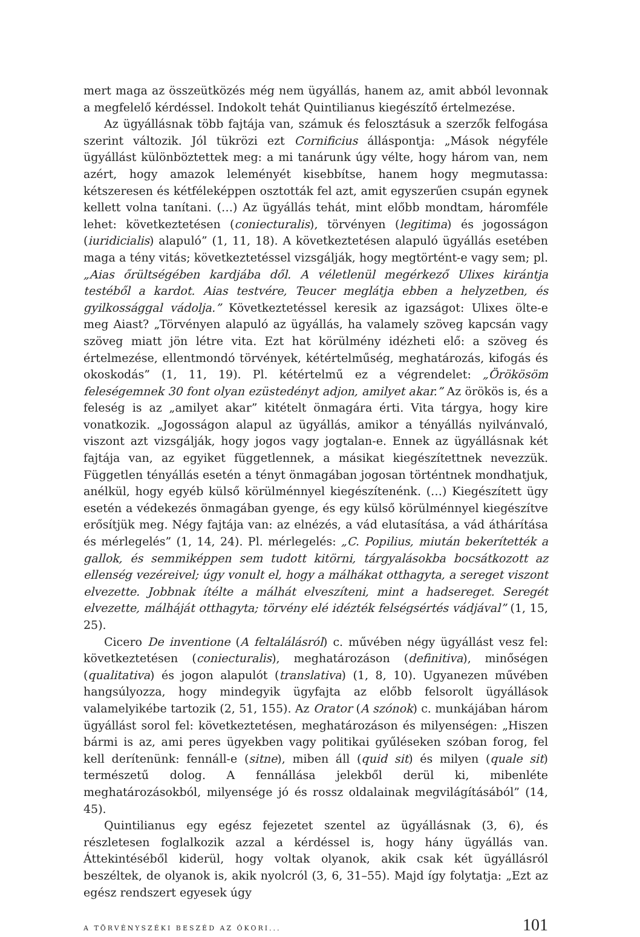mert maga az összeütközés még nem ügyállás, hanem az, amit abból levonnak a megfelelő kérdéssel. Indokolt tehát Quintilianus kiegészítő értelmezése.
Az ügyállásnak több fajtája van, számuk és felosztásuk a szerzők felfogása szerint változik. Jól tükrözi ezt Cornificius álláspontja: „Mások négyféle ügyállást különböztettek meg: a mi tanárunk úgy vélte, hogy három van, nem azért, hogy amazok leleményét kisebbítse, hanem hogy megmutassa: kétszeresen és kétféleképpen osztották fel azt, amit egyszerűen csupán egynek kellett volna tanítani. (…) Az ügyállás tehát, mint előbb mondtam, háromféle lehet: következtetésen (coniecturalis), törvényen (legitima) és jogosságon (iuridicialis) alapuló” (1, 11, 18). A következtetésen alapuló ügyállás esetében maga a tény vitás; következtetéssel vizsgálják, hogy megtörtént-e vagy sem; pl. „Aias őrültségében kardjába dől. A véletlenül megérkező Ulixes kirántja testéből a kardot. Aias testvére, Teucer meglátja ebben a helyzetben, és gyilkossággal vádolja.” Következtetéssel keresik az igazságot: Ulixes ölte-e meg Aiast? „Törvényen alapuló az ügyállás, ha valamely szöveg kapcsán vagy szöveg miatt jön létre vita. Ezt hat körülmény idézheti elő: a szöveg és értelmezése, ellentmondó törvények, kétértelműség, meghatározás, kifogás és okoskodás” (1, 11, 19). Pl. kétértelmű ez a végrendelet: „Örökösöm feleségemnek 30 font olyan ezüstedényt adjon, amilyet akar.” Az örökös is, és a feleség is az „amilyet akar” kitételt önmagára érti. Vita tárgya, hogy kire vonatkozik. „Jogosságon alapul az ügyállás, amikor a tényállás nyilvánvaló, viszont azt vizsgálják, hogy jogos vagy jogtalan-e. Ennek az ügyállásnak két fajtája van, az egyiket függetlennek, a másikat kiegészítettnek nevezzük. Független tényállás esetén a tényt önmagában jogosan történtnek mondhatjuk, anélkül, hogy egyéb külső körülménnyel kiegészítenénk. (…) Kiegészített ügy esetén a védekezés önmagában gyenge, és egy külső körülménnyel kiegészítve erősítjük meg. Négy fajtája van: az elnézés, a vád elutasítása, a vád áthárítása és mérlegelés” (1, 14, 24). Pl. mérlegelés: „C. Popilius, miután bekerítették a gallok, és semmiképpen sem tudott kitörni, tárgyalásokba bocsátkozott az ellenség vezéreivel; úgy vonult el, hogy a málhákat otthagyta, a sereget viszont elvezette. Jobbnak ítélte a málhát elveszíteni, mint a hadsereget. Seregét elvezette, málháját otthagyta; törvény elé idézték felségsértés vádjával” (1, 15, 25).
Cicero De inventione (A feltalálásról) c. művében négy ügyállást vesz fel: következtetésen (coniecturalis), meghatározáson (definitiva), minőségen (qualitativa) és jogon alapulót (translativa) (1, 8, 10). Ugyanezen művében hangsúlyozza, hogy mindegyik ügyfajta az előbb felsorolt ügyállások valamelyikébe tartozik (2, 51, 155). Az Orator (A szónok) c. munkájában három ügyállást sorol fel: következtetésen, meghatározáson és milyenségen: „Hiszen bármi is az, ami peres ügyekben vagy politikai gyűléseken szóban forog, fel kell derítenünk: fennáll-e (sitne), miben áll (quid sit) és milyen (quale sit) természetű dolog. A fennállása jelekből derül ki, mibenléte meghatározásokból, milyensége jó és rossz oldalainak megvilágításából” (14, 45).
Quintilianus egy egész fejezetet szentel az ügyállásnak (3, 6), és részletesen foglalkozik azzal a kérdéssel is, hogy hány ügyállás van. Áttekintéséből kiderül, hogy voltak olyanok, akik csak két ügyállásról beszéltek, de olyanok is, akik nyolcról (3, 6, 31–55). Majd így folytatja: „Ezt az egész rendszert egyesek úgy
A TÖRVÉNYSZÉKI BESZÉD AZ ÓKORI... 101